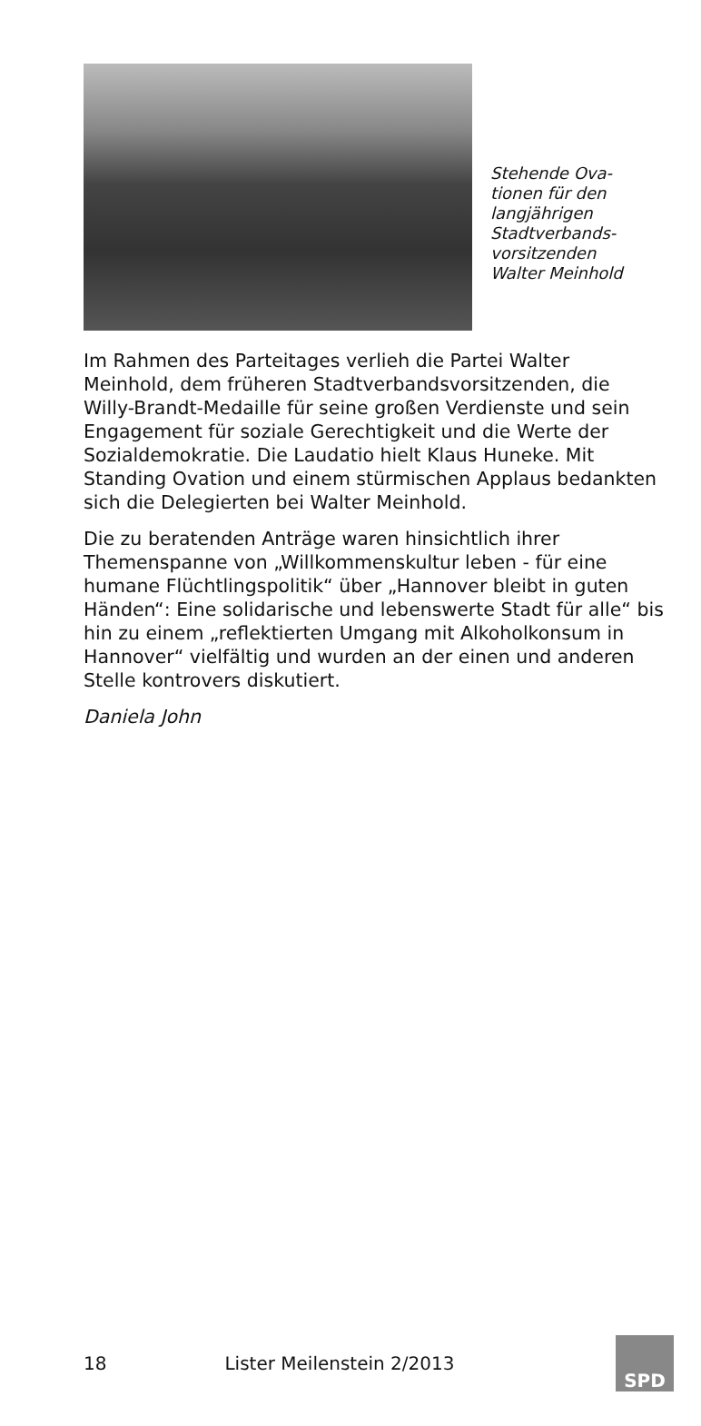Stehende Ova-tionen für den langjährigen Stadtverbands-vorsitzenden Walter Meinhold
Im Rahmen des Parteitages verlieh die Partei Walter Meinhold, dem früheren Stadtverbandsvorsitzenden, die Willy-Brandt-Medaille für seine großen Verdienste und sein Engagement für soziale Gerechtigkeit und die Werte der Sozialdemokratie. Die Laudatio hielt Klaus Huneke. Mit Standing Ovation und einem stürmischen Applaus bedankten sich die Delegierten bei Walter Meinhold.
Die zu beratenden Anträge waren hinsichtlich ihrer Themenspanne von „Willkommenskultur leben - für eine humane Flüchtlingspolitik“ über „Hannover bleibt in guten Händen“: Eine solidarische und lebenswerte Stadt für alle“ bis hin zu einem „reflektierten Umgang mit Alkoholkonsum in Hannover“ vielfältig und wurden an der einen und anderen Stelle kontrovers diskutiert.
Daniela John
18 Lister Meilenstein 2/2013
SPD